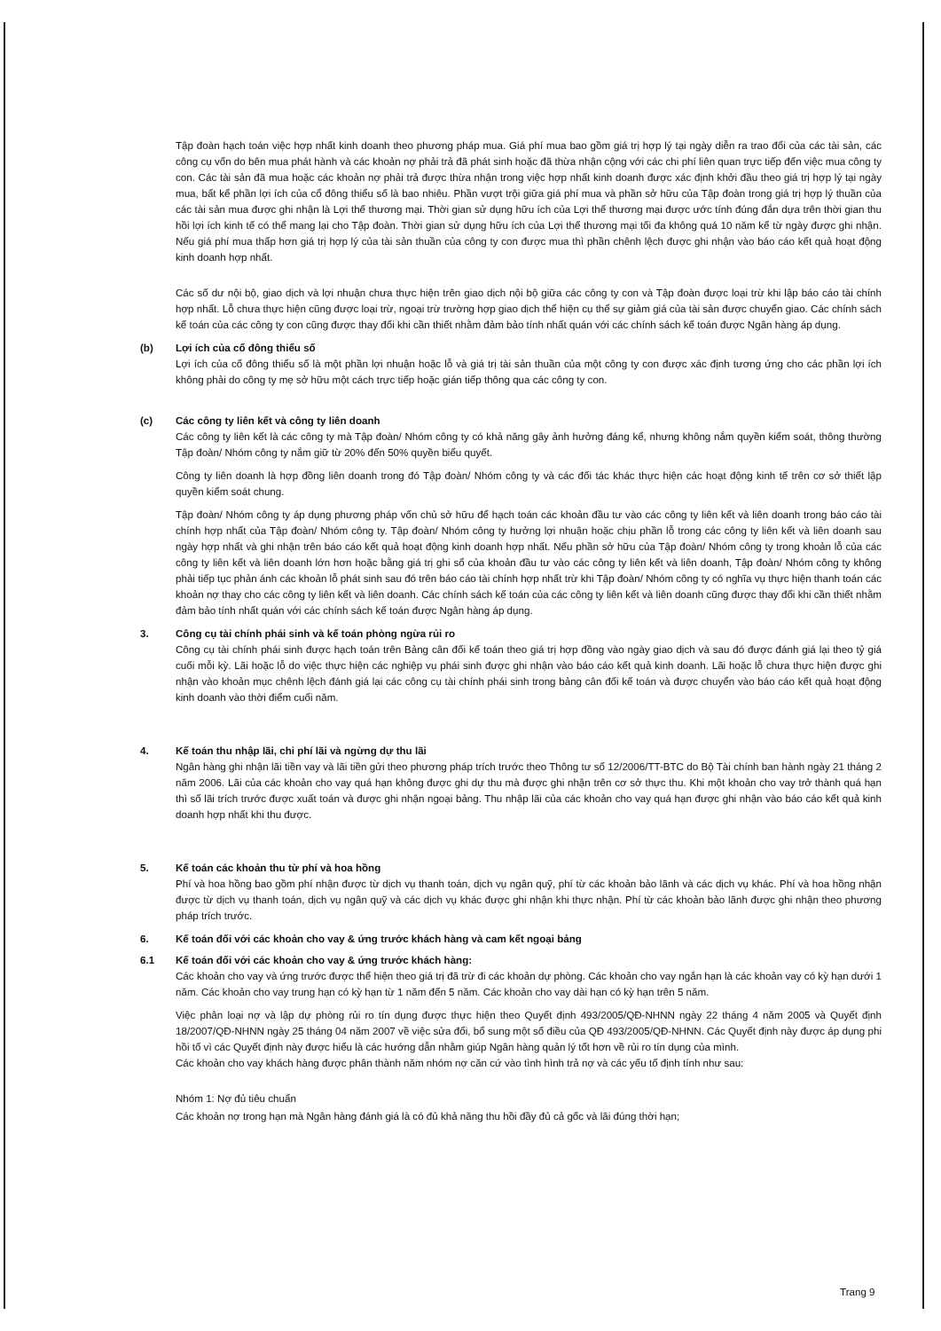Tập đoàn hạch toán việc hợp nhất kinh doanh theo phương pháp mua. Giá phí mua bao gồm giá trị hợp lý tại ngày diễn ra trao đổi của các tài sản, các công cụ vốn do bên mua phát hành và các khoản nợ phải trả đã phát sinh hoặc đã thừa nhận cộng với các chi phí liên quan trực tiếp đến việc mua công ty con. Các tài sản đã mua hoặc các khoản nợ phải trả được thừa nhận trong việc hợp nhất kinh doanh được xác định khởi đầu theo giá trị hợp lý tại ngày mua, bất kể phần lợi ích của cổ đông thiểu số là bao nhiêu. Phần vượt trội giữa giá phí mua và phần sở hữu của Tập đoàn trong giá trị hợp lý thuần của các tài sản mua được ghi nhận là Lợi thế thương mại. Thời gian sử dụng hữu ích của Lợi thế thương mại được ước tính đúng đắn dựa trên thời gian thu hồi lợi ích kinh tế có thể mang lại cho Tập đoàn. Thời gian sử dụng hữu ích của Lợi thế thương mại tối đa không quá 10 năm kể từ ngày được ghi nhận. Nếu giá phí mua thấp hơn giá trị hợp lý của tài sản thuần của công ty con được mua thì phần chênh lệch được ghi nhận vào báo cáo kết quả hoạt động kinh doanh hợp nhất.
Các số dư nội bộ, giao dịch và lợi nhuận chưa thực hiện trên giao dịch nội bộ giữa các công ty con và Tập đoàn được loại trừ khi lập báo cáo tài chính hợp nhất. Lỗ chưa thực hiện cũng được loại trừ, ngoại trừ trường hợp giao dịch thể hiện cụ thể sự giảm giá của tài sản được chuyển giao. Các chính sách kế toán của các công ty con cũng được thay đổi khi cần thiết nhằm đảm bảo tính nhất quán với các chính sách kế toán được Ngân hàng áp dụng.
(b) Lợi ích của cổ đông thiểu số
Lợi ích của cổ đông thiểu số là một phần lợi nhuận hoặc lỗ và giá trị tài sản thuần của một công ty con được xác định tương ứng cho các phần lợi ích không phải do công ty mẹ sở hữu một cách trực tiếp hoặc gián tiếp thông qua các công ty con.
(c) Các công ty liên kết và công ty liên doanh
Các công ty liên kết là các công ty mà Tập đoàn/ Nhóm công ty có khả năng gây ảnh hưởng đáng kể, nhưng không nắm quyền kiểm soát, thông thường Tập đoàn/ Nhóm công ty nắm giữ từ 20% đến 50% quyền biểu quyết.
Công ty liên doanh là hợp đồng liên doanh trong đó Tập đoàn/ Nhóm công ty và các đối tác khác thực hiện các hoạt động kinh tế trên cơ sở thiết lập quyền kiểm soát chung.
Tập đoàn/ Nhóm công ty áp dụng phương pháp vốn chủ sở hữu để hạch toán các khoản đầu tư vào các công ty liên kết và liên doanh trong báo cáo tài chính hợp nhất của Tập đoàn/ Nhóm công ty. Tập đoàn/ Nhóm công ty hưởng lợi nhuận hoặc chịu phần lỗ trong các công ty liên kết và liên doanh sau ngày hợp nhất và ghi nhận trên báo cáo kết quả hoạt động kinh doanh hợp nhất. Nếu phần sở hữu của Tập đoàn/ Nhóm công ty trong khoản lỗ của các công ty liên kết và liên doanh lớn hơn hoặc bằng giá trị ghi sổ của khoản đầu tư vào các công ty liên kết và liên doanh, Tập đoàn/ Nhóm công ty không phải tiếp tục phản ánh các khoản lỗ phát sinh sau đó trên báo cáo tài chính hợp nhất trừ khi Tập đoàn/ Nhóm công ty có nghĩa vụ thực hiện thanh toán các khoản nợ thay cho các công ty liên kết và liên doanh. Các chính sách kế toán của các công ty liên kết và liên doanh cũng được thay đổi khi cần thiết nhằm đảm bảo tính nhất quán với các chính sách kế toán được Ngân hàng áp dụng.
3. Công cụ tài chính phái sinh và kế toán phòng ngừa rủi ro
Công cụ tài chính phái sinh được hạch toán trên Bảng cân đối kế toán theo giá trị hợp đồng vào ngày giao dịch và sau đó được đánh giá lại theo tỷ giá cuối mỗi kỳ. Lãi hoặc lỗ do việc thực hiện các nghiệp vụ phái sinh được ghi nhận vào báo cáo kết quả kinh doanh. Lãi hoặc lỗ chưa thực hiện được ghi nhận vào khoản mục chênh lệch đánh giá lại các công cụ tài chính phái sinh trong bảng cân đối kế toán và được chuyển vào báo cáo kết quả hoạt động kinh doanh vào thời điểm cuối năm.
4. Kế toán thu nhập lãi, chi phí lãi và ngừng dự thu lãi
Ngân hàng ghi nhận lãi tiền vay và lãi tiền gửi theo phương pháp trích trước theo Thông tư số 12/2006/TT-BTC do Bộ Tài chính ban hành ngày 21 tháng 2 năm 2006. Lãi của các khoản cho vay quá hạn không được ghi dự thu mà được ghi nhận trên cơ sở thực thu. Khi một khoản cho vay trở thành quá hạn thì số lãi trích trước được xuất toán và được ghi nhận ngoại bảng. Thu nhập lãi của các khoản cho vay quá hạn được ghi nhận vào báo cáo kết quả kinh doanh hợp nhất khi thu được.
5. Kế toán các khoản thu từ phí và hoa hồng
Phí và hoa hồng bao gồm phí nhận được từ dịch vụ thanh toán, dịch vụ ngân quỹ, phí từ các khoản bảo lãnh và các dịch vụ khác. Phí và hoa hồng nhận được từ dịch vụ thanh toán, dịch vụ ngân quỹ và các dịch vụ khác được ghi nhận khi thực nhận. Phí từ các khoản bảo lãnh được ghi nhận theo phương pháp trích trước.
6. Kế toán đối với các khoản cho vay & ứng trước khách hàng và cam kết ngoại bảng
6.1 Kế toán đối với các khoản cho vay & ứng trước khách hàng:
Các khoản cho vay và ứng trước được thể hiện theo giá trị đã trừ đi các khoản dự phòng. Các khoản cho vay ngắn hạn là các khoản vay có kỳ hạn dưới 1 năm. Các khoản cho vay trung hạn có kỳ hạn từ 1 năm đến 5 năm. Các khoản cho vay dài hạn có kỳ hạn trên 5 năm.
Việc phân loại nợ và lập dự phòng rủi ro tín dụng được thực hiện theo Quyết định 493/2005/QĐ-NHNN ngày 22 tháng 4 năm 2005 và Quyết định 18/2007/QĐ-NHNN ngày 25 tháng 04 năm 2007 về việc sửa đổi, bổ sung một số điều của QĐ 493/2005/QĐ-NHNN. Các Quyết định này được áp dụng phi hồi tố vì các Quyết định này được hiểu là các hướng dẫn nhằm giúp Ngân hàng quản lý tốt hơn về rủi ro tín dụng của mình.
Các khoản cho vay khách hàng được phân thành năm nhóm nợ căn cứ vào tình hình trả nợ và các yếu tố định tính như sau:
Nhóm 1: Nợ đủ tiêu chuẩn
Các khoản nợ trong hạn mà Ngân hàng đánh giá là có đủ khả năng thu hồi đầy đủ cả gốc và lãi đúng thời hạn;
Trang 9